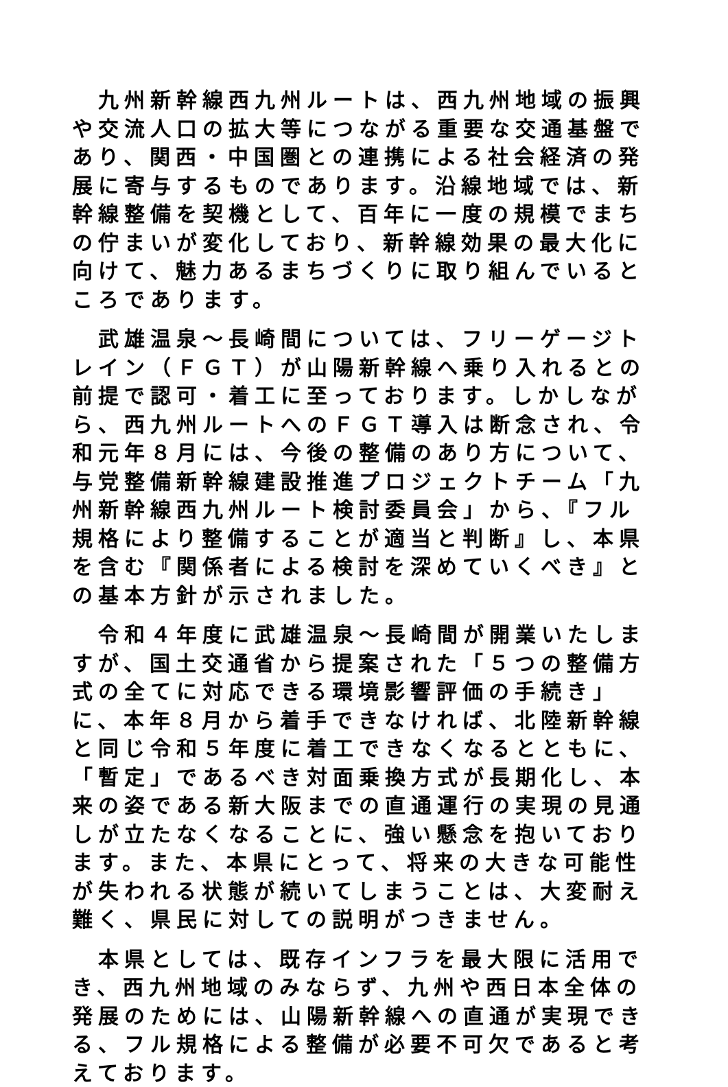九州新幹線西九州ルートは、西九州地域の振興や交流人口の拡大等につながる重要な交通基盤であり、関西・中国圏との連携による社会経済の発展に寄与するものであります。沿線地域では、新幹線整備を契機として、百年に一度の規模でまちの佇まいが変化しており、新幹線効果の最大化に向けて、魅力あるまちづくりに取り組んでいるところであります。
武雄温泉～長崎間については、フリーゲージトレイン（ＦＧＴ）が山陽新幹線へ乗り入れるとの前提で認可・着工に至っております。しかしながら、西九州ルートへのＦＧＴ導入は断念され、令和元年８月には、今後の整備のあり方について、与党整備新幹線建設推進プロジェクトチーム「九州新幹線西九州ルート検討委員会」から、『フル規格により整備することが適当と判断』し、本県を含む『関係者による検討を深めていくべき』との基本方針が示されました。
令和４年度に武雄温泉～長崎間が開業いたしますが、国土交通省から提案された「５つの整備方式の全てに対応できる環境影響評価の手続き」に、本年８月から着手できなければ、北陸新幹線と同じ令和５年度に着工できなくなるとともに、「暫定」であるべき対面乗換方式が長期化し、本来の姿である新大阪までの直通運行の実現の見通しが立たなくなることに、強い懸念を抱いております。また、本県にとって、将来の大きな可能性が失われる状態が続いてしまうことは、大変耐え難く、県民に対しての説明がつきません。
本県としては、既存インフラを最大限に活用でき、西九州地域のみならず、九州や西日本全体の発展のためには、山陽新幹線への直通が実現できる、フル規格による整備が必要不可欠であると考えております。